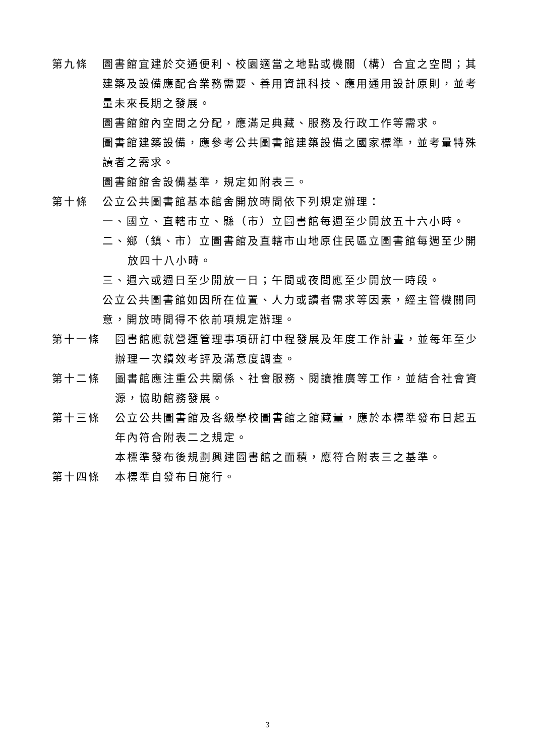第九條 圖書館宜建於交通便利、校園適當之地點或機關（構）合宜之空間；其建築及設備應配合業務需要、善用資訊科技、應用通用設計原則，並考量未來長期之發展。
圖書館館內空間之分配，應滿足典藏、服務及行政工作等需求。
圖書館建築設備，應參考公共圖書館建築設備之國家標準，並考量特殊讀者之需求。
圖書館館舍設備基準，規定如附表三。
第十條 公立公共圖書館基本館舍開放時間依下列規定辦理：
一、國立、直轄市立、縣（市）立圖書館每週至少開放五十六小時。
二、鄉（鎮、市）立圖書館及直轄市山地原住民區立圖書館每週至少開放四十八小時。
三、週六或週日至少開放一日；午間或夜間應至少開放一時段。
公立公共圖書館如因所在位置、人力或讀者需求等因素，經主管機關同意，開放時間得不依前項規定辦理。
第十一條 圖書館應就營運管理事項研訂中程發展及年度工作計畫，並每年至少辦理一次績效考評及滿意度調查。
第十二條 圖書館應注重公共關係、社會服務、閱讀推廣等工作，並結合社會資源，協助館務發展。
第十三條 公立公共圖書館及各級學校圖書館之館藏量，應於本標準發布日起五年內符合附表二之規定。
本標準發布後規劃興建圖書館之面積，應符合附表三之基準。
第十四條 本標準自發布日施行。
3